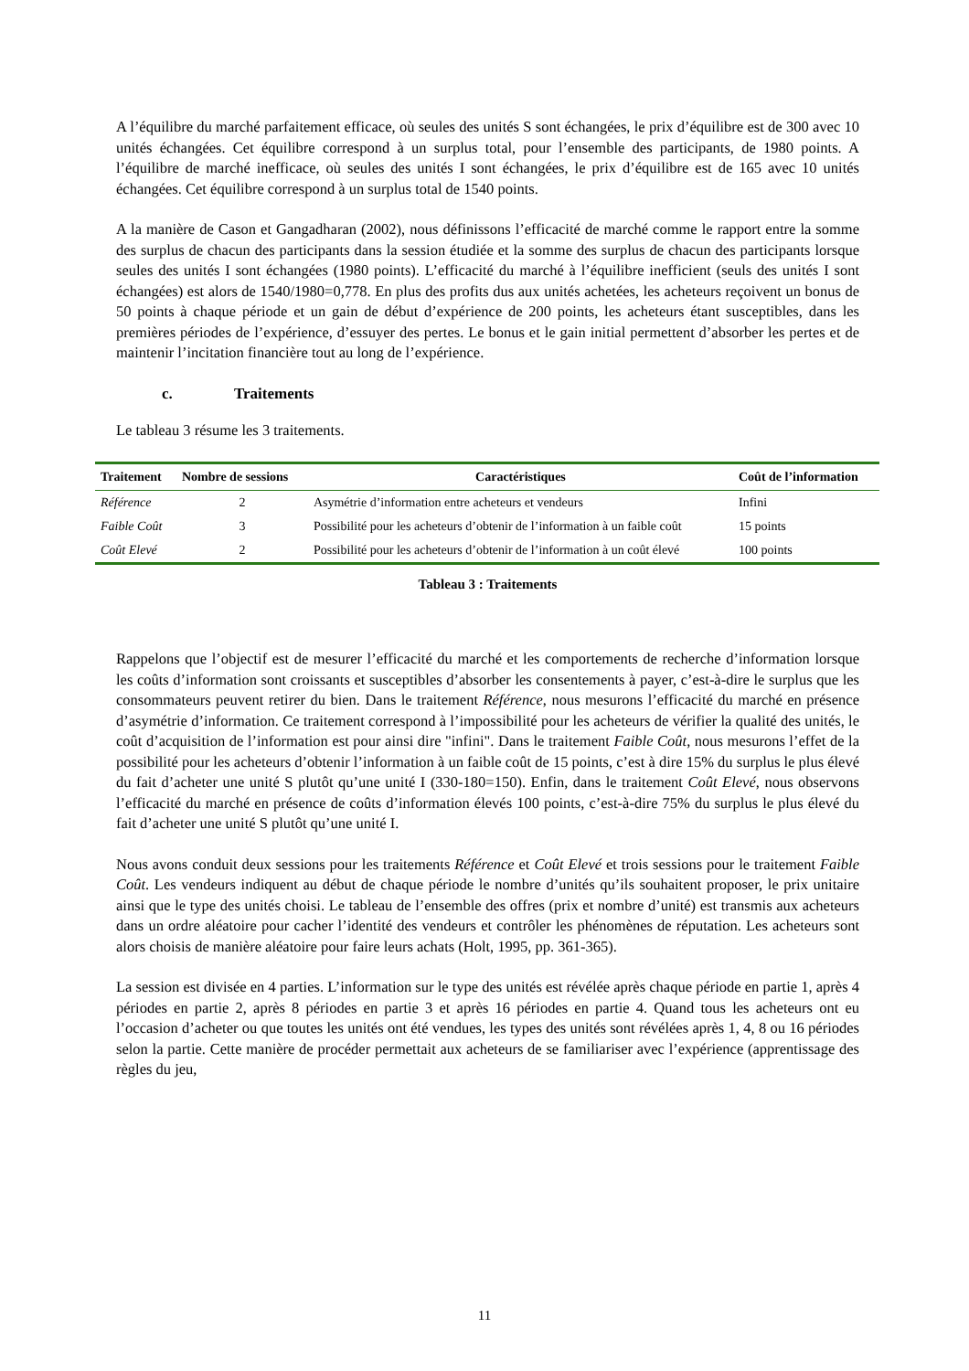A l’équilibre du marché parfaitement efficace, où seules des unités S sont échangées, le prix d’équilibre est de 300 avec 10 unités échangées. Cet équilibre correspond à un surplus total, pour l’ensemble des participants, de 1980 points. A l’équilibre de marché inefficace, où seules des unités I sont échangées, le prix d’équilibre est de 165 avec 10 unités échangées. Cet équilibre correspond à un surplus total de 1540 points.
A la manière de Cason et Gangadharan (2002), nous définissons l’efficacité de marché comme le rapport entre la somme des surplus de chacun des participants dans la session étudiée et la somme des surplus de chacun des participants lorsque seules des unités I sont échangées (1980 points). L’efficacité du marché à l’équilibre inefficient (seuls des unités I sont échangées) est alors de 1540/1980=0,778. En plus des profits dus aux unités achetées, les acheteurs reçoivent un bonus de 50 points à chaque période et un gain de début d’expérience de 200 points, les acheteurs étant susceptibles, dans les premières périodes de l’expérience, d’essuyer des pertes. Le bonus et le gain initial permettent d’absorber les pertes et de maintenir l’incitation financière tout au long de l’expérience.
c. Traitements
Le tableau 3 résume les 3 traitements.
| Traitement | Nombre de sessions | Caractéristiques | Coût de l’information |
| --- | --- | --- | --- |
| Référence | 2 | Asymétrie d’information entre acheteurs et vendeurs | Infini |
| Faible Coût | 3 | Possibilité pour les acheteurs d’obtenir de l’information à un faible coût | 15 points |
| Coût Elevé | 2 | Possibilité pour les acheteurs d’obtenir de l’information à un coût élevé | 100 points |
Tableau 3 : Traitements
Rappelons que l’objectif est de mesurer l’efficacité du marché et les comportements de recherche d’information lorsque les coûts d’information sont croissants et susceptibles d’absorber les consentements à payer, c’est-à-dire le surplus que les consommateurs peuvent retirer du bien. Dans le traitement Référence, nous mesurons l’efficacité du marché en présence d’asymétrie d’information. Ce traitement correspond à l’impossibilité pour les acheteurs de vérifier la qualité des unités, le coût d’acquisition de l’information est pour ainsi dire "infini". Dans le traitement Faible Coût, nous mesurons l’effet de la possibilité pour les acheteurs d’obtenir l’information à un faible coût de 15 points, c’est à dire 15% du surplus le plus élevé du fait d’acheter une unité S plutôt qu’une unité I (330-180=150). Enfin, dans le traitement Coût Elevé, nous observons l’efficacité du marché en présence de coûts d’information élevés 100 points, c’est-à-dire 75% du surplus le plus élevé du fait d’acheter une unité S plutôt qu’une unité I.
Nous avons conduit deux sessions pour les traitements Référence et Coût Elevé et trois sessions pour le traitement Faible Coût. Les vendeurs indiquent au début de chaque période le nombre d’unités qu’ils souhaitent proposer, le prix unitaire ainsi que le type des unités choisi. Le tableau de l’ensemble des offres (prix et nombre d’unité) est transmis aux acheteurs dans un ordre aléatoire pour cacher l’identité des vendeurs et contrôler les phénomènes de réputation. Les acheteurs sont alors choisis de manière aléatoire pour faire leurs achats (Holt, 1995, pp. 361-365).
La session est divisée en 4 parties. L’information sur le type des unités est révélée après chaque période en partie 1, après 4 périodes en partie 2, après 8 périodes en partie 3 et après 16 périodes en partie 4. Quand tous les acheteurs ont eu l’occasion d’acheter ou que toutes les unités ont été vendues, les types des unités sont révélées après 1, 4, 8 ou 16 périodes selon la partie. Cette manière de procéder permettait aux acheteurs de se familiariser avec l’expérience (apprentissage des règles du jeu,
11